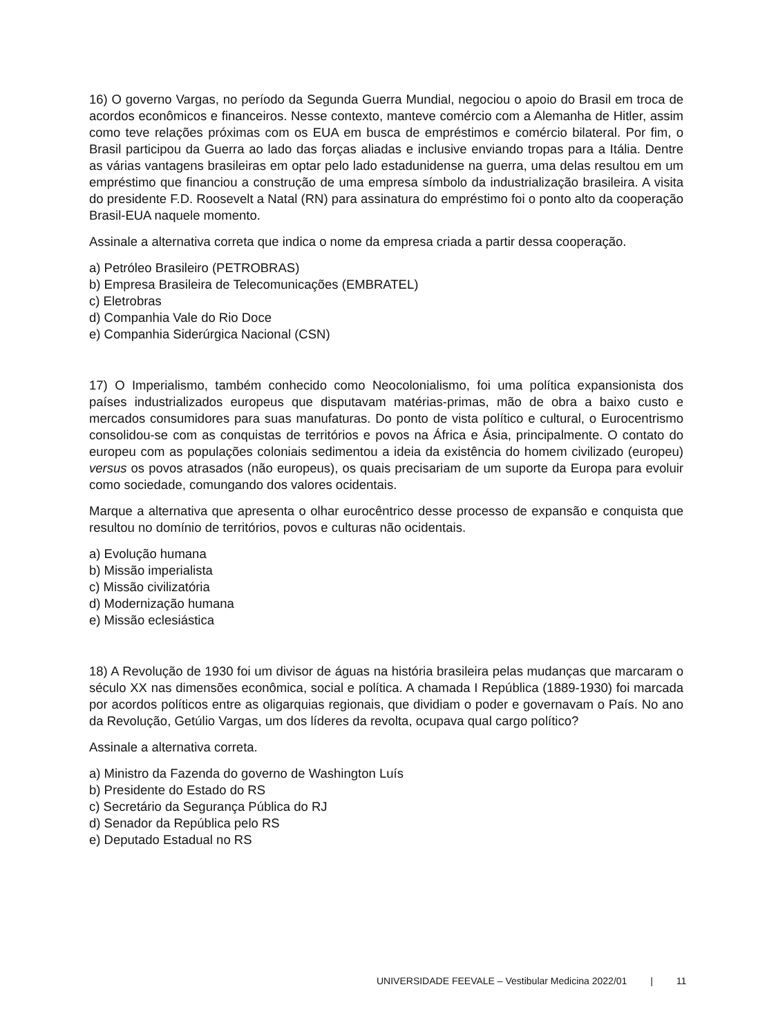16) O governo Vargas, no período da Segunda Guerra Mundial, negociou o apoio do Brasil em troca de acordos econômicos e financeiros. Nesse contexto, manteve comércio com a Alemanha de Hitler, assim como teve relações próximas com os EUA em busca de empréstimos e comércio bilateral. Por fim, o Brasil participou da Guerra ao lado das forças aliadas e inclusive enviando tropas para a Itália. Dentre as várias vantagens brasileiras em optar pelo lado estadunidense na guerra, uma delas resultou em um empréstimo que financiou a construção de uma empresa símbolo da industrialização brasileira. A visita do presidente F.D. Roosevelt a Natal (RN) para assinatura do empréstimo foi o ponto alto da cooperação Brasil-EUA naquele momento.
Assinale a alternativa correta que indica o nome da empresa criada a partir dessa cooperação.
a) Petróleo Brasileiro (PETROBRAS)
b) Empresa Brasileira de Telecomunicações (EMBRATEL)
c) Eletrobras
d) Companhia Vale do Rio Doce
e) Companhia Siderúrgica Nacional (CSN)
17) O Imperialismo, também conhecido como Neocolonialismo, foi uma política expansionista dos países industrializados europeus que disputavam matérias-primas, mão de obra a baixo custo e mercados consumidores para suas manufaturas. Do ponto de vista político e cultural, o Eurocentrismo consolidou-se com as conquistas de territórios e povos na África e Ásia, principalmente. O contato do europeu com as populações coloniais sedimentou a ideia da existência do homem civilizado (europeu) versus os povos atrasados (não europeus), os quais precisariam de um suporte da Europa para evoluir como sociedade, comungando dos valores ocidentais.
Marque a alternativa que apresenta o olhar eurocêntrico desse processo de expansão e conquista que resultou no domínio de territórios, povos e culturas não ocidentais.
a) Evolução humana
b) Missão imperialista
c) Missão civilizatória
d) Modernização humana
e) Missão eclesiástica
18) A Revolução de 1930 foi um divisor de águas na história brasileira pelas mudanças que marcaram o século XX nas dimensões econômica, social e política. A chamada I República (1889-1930) foi marcada por acordos políticos entre as oligarquias regionais, que dividiam o poder e governavam o País. No ano da Revolução, Getúlio Vargas, um dos líderes da revolta, ocupava qual cargo político?
Assinale a alternativa correta.
a) Ministro da Fazenda do governo de Washington Luís
b) Presidente do Estado do RS
c) Secretário da Segurança Pública do RJ
d) Senador da República pelo RS
e) Deputado Estadual no RS
UNIVERSIDADE FEEVALE – Vestibular Medicina 2022/01 | 11